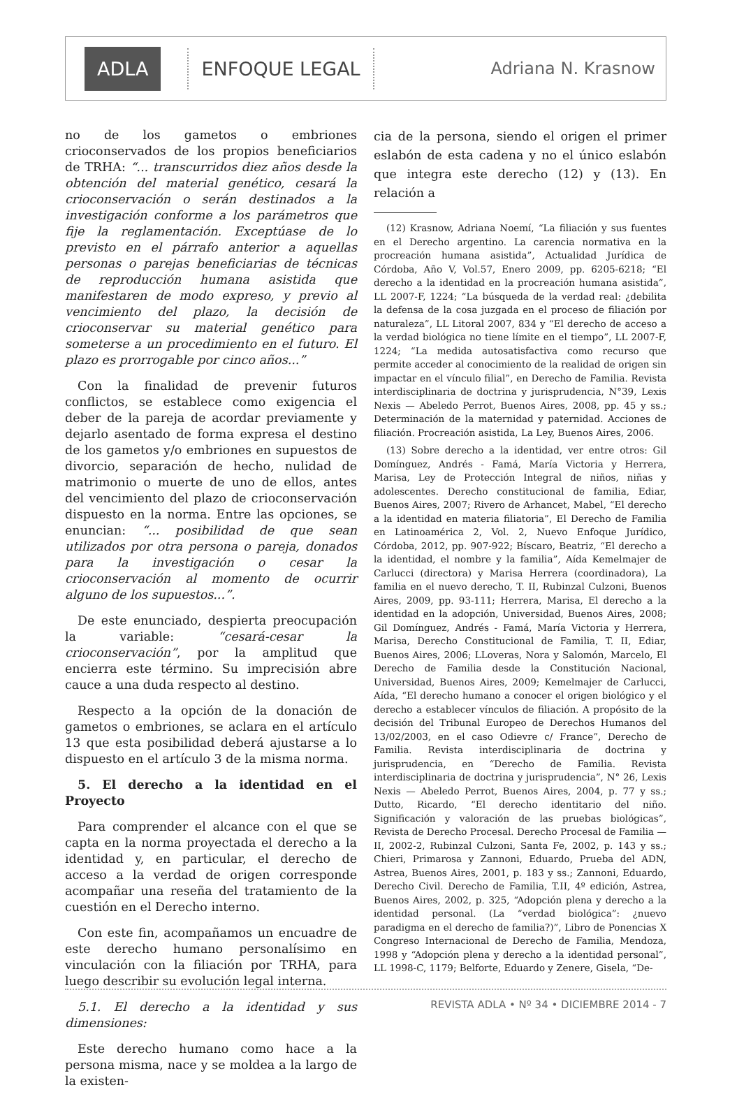ADLA ENFOQUE LEGAL Adriana N. Krasnow
no de los gametos o embriones crioconservados de los propios beneficiarios de TRHA: “... transcurridos diez años desde la obtención del material genético, cesará la crioconservación o serán destinados a la investigación conforme a los parámetros que fije la reglamentación. Exceptúase de lo previsto en el párrafo anterior a aquellas personas o parejas beneficiarias de técnicas de reproducción humana asistida que manifestaren de modo expreso, y previo al vencimiento del plazo, la decisión de crioconservar su material genético para someterse a un procedimiento en el futuro. El plazo es prorrogable por cinco años...”
Con la finalidad de prevenir futuros conflictos, se establece como exigencia el deber de la pareja de acordar previamente y dejarlo asentado de forma expresa el destino de los gametos y/o embriones en supuestos de divorcio, separación de hecho, nulidad de matrimonio o muerte de uno de ellos, antes del vencimiento del plazo de crioconservación dispuesto en la norma. Entre las opciones, se enuncian: “... posibilidad de que sean utilizados por otra persona o pareja, donados para la investigación o cesar la crioconservación al momento de ocurrir alguno de los supuestos...”.
De este enunciado, despierta preocupación la variable: “cesará-cesar la crioconservación”, por la amplitud que encierra este término. Su imprecisión abre cauce a una duda respecto al destino.
Respecto a la opción de la donación de gametos o embriones, se aclara en el artículo 13 que esta posibilidad deberá ajustarse a lo dispuesto en el artículo 3 de la misma norma.
5. El derecho a la identidad en el Proyecto
Para comprender el alcance con el que se capta en la norma proyectada el derecho a la identidad y, en particular, el derecho de acceso a la verdad de origen corresponde acompañar una reseña del tratamiento de la cuestión en el Derecho interno.
Con este fin, acompañamos un encuadre de este derecho humano personalísimo en vinculación con la filiación por TRHA, para luego describir su evolución legal interna.
5.1. El derecho a la identidad y sus dimensiones:
Este derecho humano como hace a la persona misma, nace y se moldea a la largo de la existen-
cia de la persona, siendo el origen el primer eslabón de esta cadena y no el único eslabón que integra este derecho (12) y (13). En relación a
(12) Krasnow, Adriana Noemí, “La filiación y sus fuentes en el Derecho argentino. La carencia normativa en la procreación humana asistida”, Actualidad Jurídica de Córdoba, Año V, Vol.57, Enero 2009, pp. 6205-6218; “El derecho a la identidad en la procreación humana asistida”, LL 2007-F, 1224; “La búsqueda de la verdad real: ¿debilita la defensa de la cosa juzgada en el proceso de filiación por naturaleza”, LL Litoral 2007, 834 y “El derecho de acceso a la verdad biológica no tiene límite en el tiempo”, LL 2007-F, 1224; “La medida autosatisfactiva como recurso que permite acceder al conocimiento de la realidad de origen sin impactar en el vínculo filial”, en Derecho de Familia. Revista interdisciplinaria de doctrina y jurisprudencia, N°39, Lexis Nexis — Abeledo Perrot, Buenos Aires, 2008, pp. 45 y ss.; Determinación de la maternidad y paternidad. Acciones de filiación. Procreación asistida, La Ley, Buenos Aires, 2006.
(13) Sobre derecho a la identidad, ver entre otros: Gil Domínguez, Andrés - Famá, María Victoria y Herrera, Marisa, Ley de Protección Integral de niños, niñas y adolescentes. Derecho constitucional de familia, Ediar, Buenos Aires, 2007; Rivero de Arhancet, Mabel, “El derecho a la identidad en materia filiatoria”, El Derecho de Familia en Latinoamérica 2, Vol. 2, Nuevo Enfoque Jurídico, Córdoba, 2012, pp. 907-922; Bíscaro, Beatriz, “El derecho a la identidad, el nombre y la familia”, Aída Kemelmajer de Carlucci (directora) y Marisa Herrera (coordinadora), La familia en el nuevo derecho, T. II, Rubinzal Culzoni, Buenos Aires, 2009, pp. 93-111; Herrera, Marisa, El derecho a la identidad en la adopción, Universidad, Buenos Aires, 2008; Gil Domínguez, Andrés - Famá, María Victoria y Herrera, Marisa, Derecho Constitucional de Familia, T. II, Ediar, Buenos Aires, 2006; LLoveras, Nora y Salomón, Marcelo, El Derecho de Familia desde la Constitución Nacional, Universidad, Buenos Aires, 2009; Kemelmajer de Carlucci, Aída, “El derecho humano a conocer el origen biológico y el derecho a establecer vínculos de filiación. A propósito de la decisión del Tribunal Europeo de Derechos Humanos del 13/02/2003, en el caso Odievre c/ France”, Derecho de Familia. Revista interdisciplinaria de doctrina y jurisprudencia, en “Derecho de Familia. Revista interdisciplinaria de doctrina y jurisprudencia”, N° 26, Lexis Nexis — Abeledo Perrot, Buenos Aires, 2004, p. 77 y ss.; Dutto, Ricardo, “El derecho identitario del niño. Significación y valoración de las pruebas biológicas”, Revista de Derecho Procesal. Derecho Procesal de Familia — II, 2002-2, Rubinzal Culzoni, Santa Fe, 2002, p. 143 y ss.; Chieri, Primarosa y Zannoni, Eduardo, Prueba del ADN, Astrea, Buenos Aires, 2001, p. 183 y ss.; Zannoni, Eduardo, Derecho Civil. Derecho de Familia, T.II, 4º edición, Astrea, Buenos Aires, 2002, p. 325, “Adopción plena y derecho a la identidad personal. (La “verdad biológica”: ¿nuevo paradigma en el derecho de familia?)”, Libro de Ponencias X Congreso Internacional de Derecho de Familia, Mendoza, 1998 y “Adopción plena y derecho a la identidad personal”, LL 1998-C, 1179; Belforte, Eduardo y Zenere, Gisela, “De-
REVISTA ADLA • Nº 34 • DICIEMBRE 2014 - 7